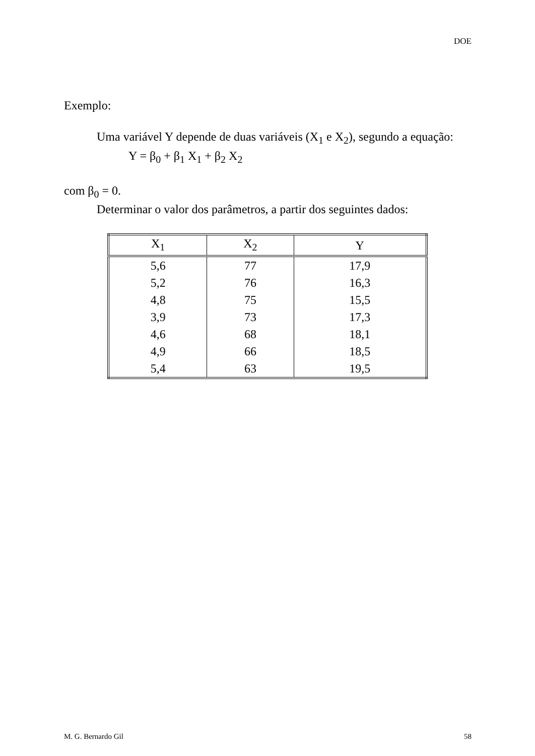DOE
Exemplo:
Uma variável Y depende de duas variáveis (X<sub>1</sub> e X<sub>2</sub>), segundo a equação:
Y = β<sub>0</sub> + β<sub>1</sub> X<sub>1</sub> + β<sub>2</sub> X<sub>2</sub>
com β<sub>0</sub> = 0.
Determinar o valor dos parâmetros, a partir dos seguintes dados:
| X<sub>1</sub> | X<sub>2</sub> | Y |
| --- | --- | --- |
| 5,6 | 77 | 17,9 |
| 5,2 | 76 | 16,3 |
| 4,8 | 75 | 15,5 |
| 3,9 | 73 | 17,3 |
| 4,6 | 68 | 18,1 |
| 4,9 | 66 | 18,5 |
| 5,4 | 63 | 19,5 |
M. G. Bernardo Gil 58